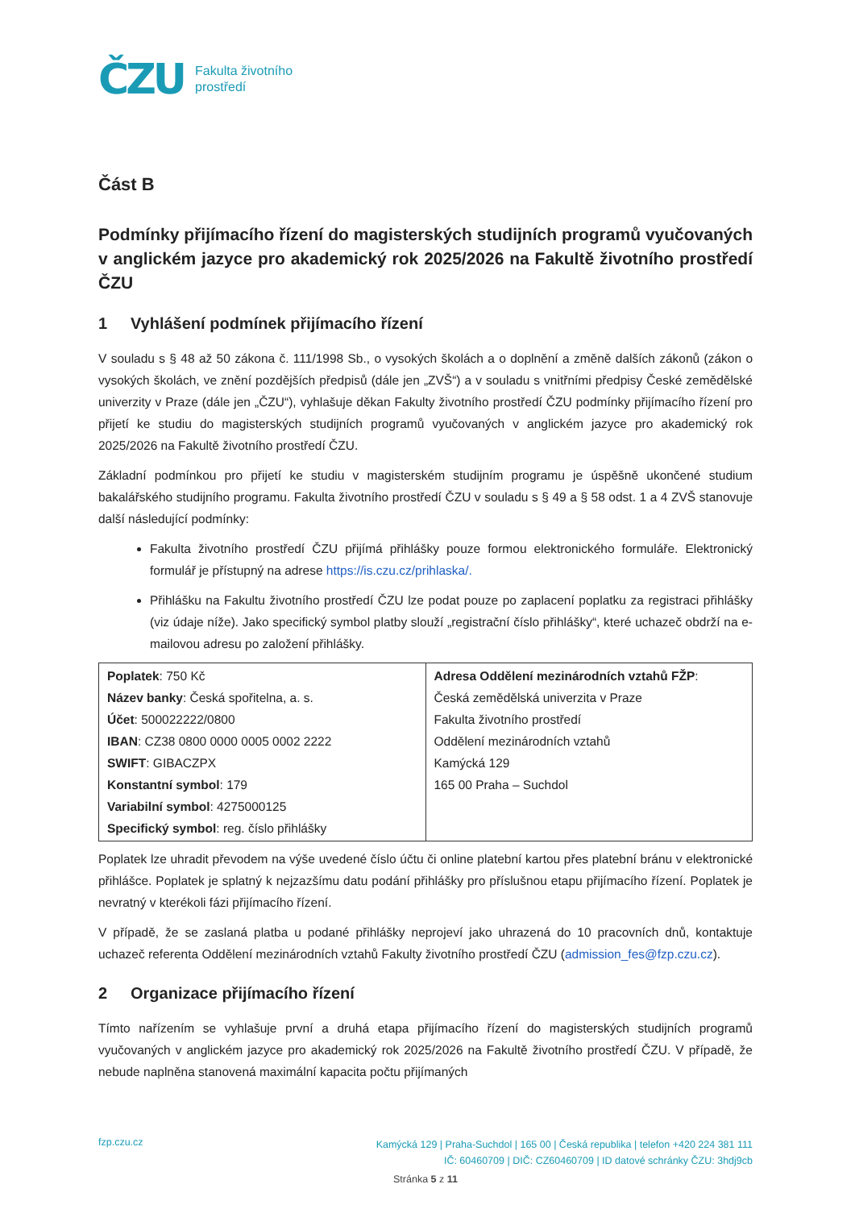ČZU
Fakulta životního
prostředí
Část B
Podmínky přijímacího řízení do magisterských studijních programů vyučovaných v anglickém jazyce pro akademický rok 2025/2026 na Fakultě životního prostředí ČZU
1 Vyhlášení podmínek přijímacího řízení
V souladu s § 48 až 50 zákona č. 111/1998 Sb., o vysokých školách a o doplnění a změně dalších zákonů (zákon o vysokých školách, ve znění pozdějších předpisů (dále jen „ZVŠ“) a v souladu s vnitřními předpisy České zemědělské univerzity v Praze (dále jen „ČZU“), vyhlašuje děkan Fakulty životního prostředí ČZU podmínky přijímacího řízení pro přijetí ke studiu do magisterských studijních programů vyučovaných v anglickém jazyce pro akademický rok 2025/2026 na Fakultě životního prostředí ČZU.
Základní podmínkou pro přijetí ke studiu v magisterském studijním programu je úspěšně ukončené studium bakalářského studijního programu. Fakulta životního prostředí ČZU v souladu s § 49 a § 58 odst. 1 a 4 ZVŠ stanovuje další následující podmínky:
Fakulta životního prostředí ČZU přijímá přihlášky pouze formou elektronického formuláře. Elektronický formulář je přístupný na adrese https://is.czu.cz/prihlaska/.
Přihlášku na Fakultu životního prostředí ČZU lze podat pouze po zaplacení poplatku za registraci přihlášky (viz údaje níže). Jako specifický symbol platby slouží „registrační číslo přihlášky“, které uchazeč obdrží na e-mailovou adresu po založení přihlášky.
| Poplatek : 750 Kč Název banky : Česká spořitelna, a. s. Účet : 500022222/0800 IBAN : CZ38 0800 0000 0005 0002 2222 SWIFT : GIBACZPX Konstantní symbol : 179 Variabilní symbol : 4275000125 Specifický symbol : reg. číslo přihlášky | Adresa Oddělení mezinárodních vztahů FŽP : Česká zemědělská univerzita v Praze Fakulta životního prostředí Oddělení mezinárodních vztahů Kamýcká 129 165 00 Praha – Suchdol |
Poplatek lze uhradit převodem na výše uvedené číslo účtu či online platební kartou přes platební bránu v elektronické přihlášce. Poplatek je splatný k nejzazšímu datu podání přihlášky pro příslušnou etapu přijímacího řízení. Poplatek je nevratný v kterékoli fázi přijímacího řízení.
V případě, že se zaslaná platba u podané přihlášky neprojeví jako uhrazená do 10 pracovních dnů, kontaktuje uchazeč referenta Oddělení mezinárodních vztahů Fakulty životního prostředí ČZU (admission_fes@fzp.czu.cz).
2 Organizace přijímacího řízení
Tímto nařízením se vyhlašuje první a druhá etapa přijímacího řízení do magisterských studijních programů vyučovaných v anglickém jazyce pro akademický rok 2025/2026 na Fakultě životního prostředí ČZU. V případě, že nebude naplněna stanovená maximální kapacita počtu přijímaných
fzp.czu.cz
Kamýcká 129 | Praha-Suchdol | 165 00 | Česká republika | telefon +420 224 381 111
IČ: 60460709 | DIČ: CZ60460709 | ID datové schránky ČZU: 3hdj9cb
Stránka 5 z 11